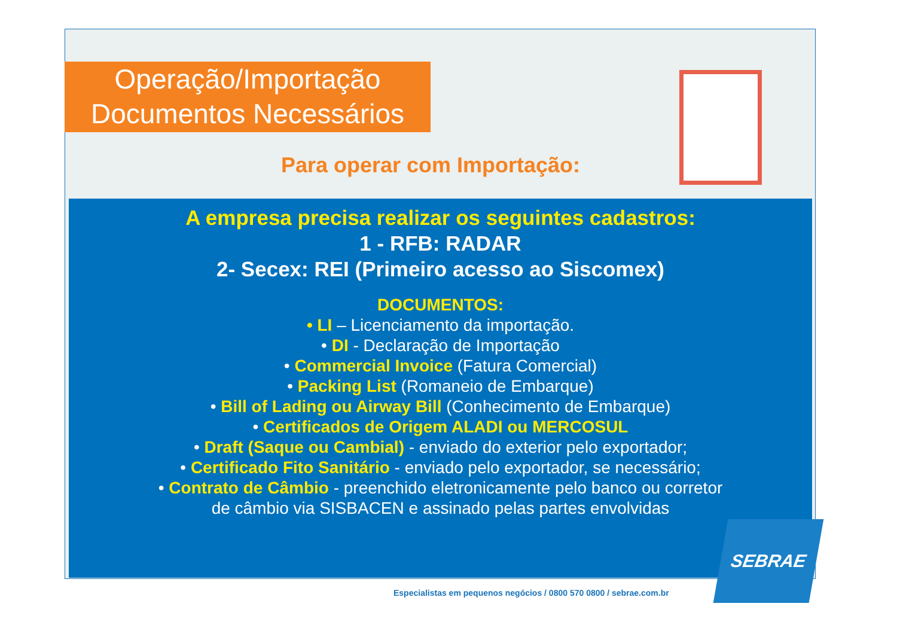Operação/Importação
Documentos Necessários
Para operar com Importação:
A empresa precisa realizar os seguintes cadastros:
1 - RFB: RADAR
2- Secex: REI (Primeiro acesso ao Siscomex)
DOCUMENTOS:
• LI – Licenciamento da importação.
• DI - Declaração de Importação
• Commercial Invoice (Fatura Comercial)
• Packing List (Romaneio de Embarque)
• Bill of Lading ou Airway Bill (Conhecimento de Embarque)
• Certificados de Origem ALADI ou MERCOSUL
• Draft (Saque ou Cambial) - enviado do exterior pelo exportador;
• Certificado Fito Sanitário - enviado pelo exportador, se necessário;
• Contrato de Câmbio - preenchido eletronicamente pelo banco ou corretor
de câmbio via SISBACEN e assinado pelas partes envolvidas
Especialistas em pequenos negócios / 0800 570 0800 / sebrae.com.br
SEBRAE